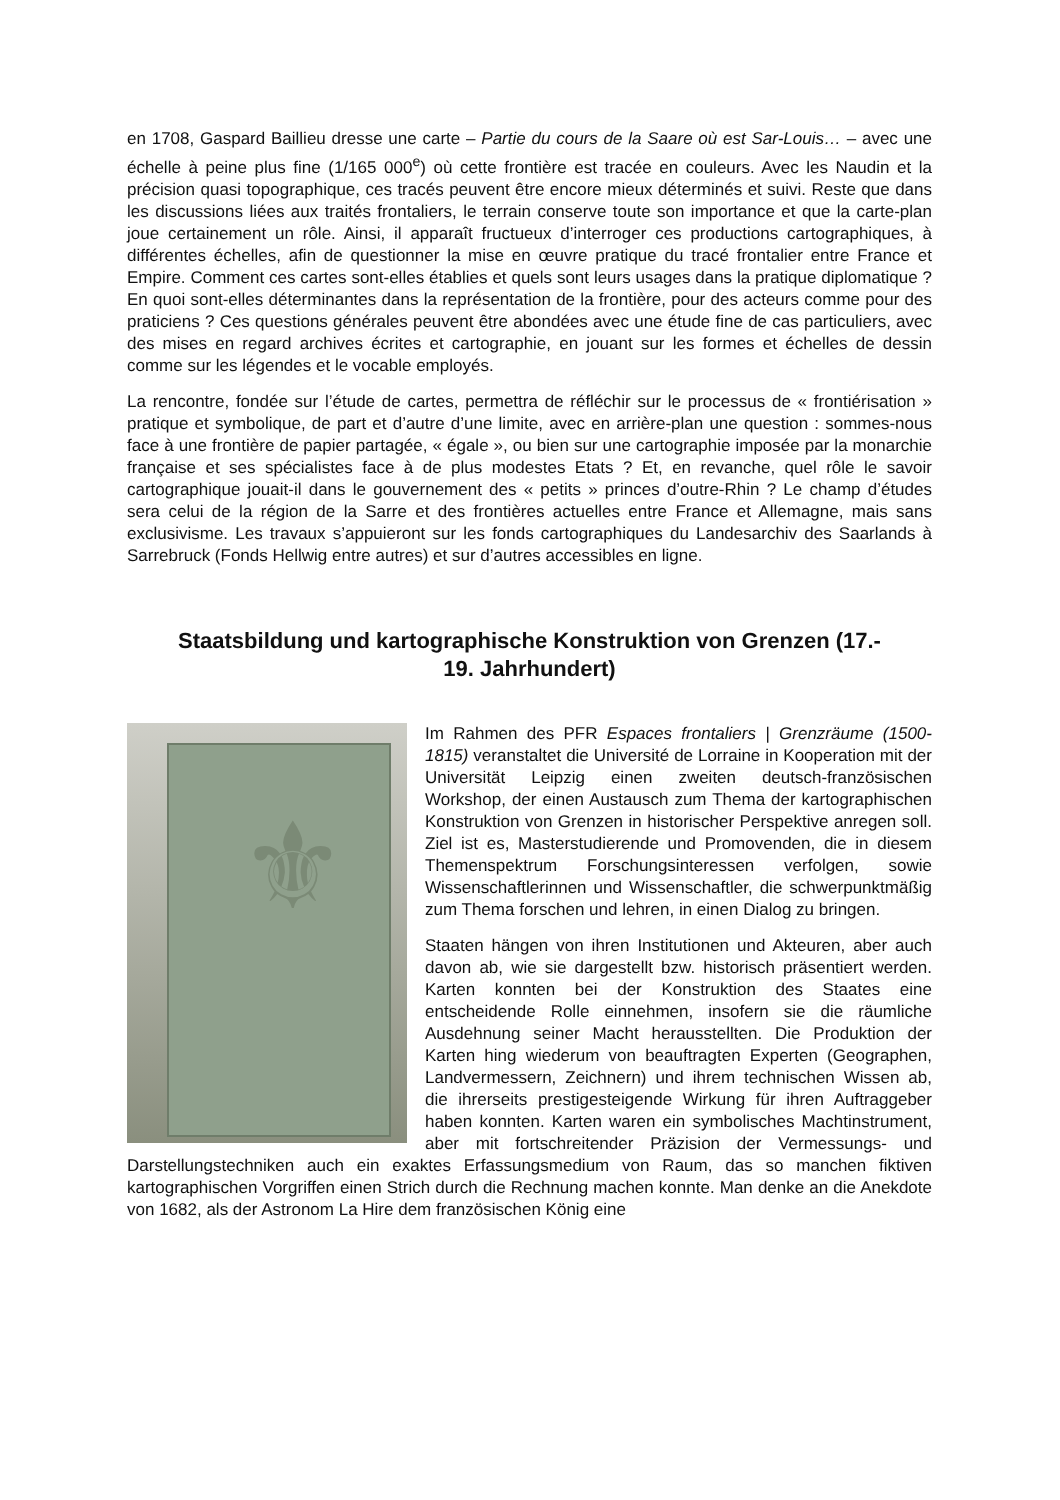en 1708, Gaspard Baillieu dresse une carte – Partie du cours de la Saare où est Sar-Louis… – avec une échelle à peine plus fine (1/165 000<sup>e</sup>) où cette frontière est tracée en couleurs. Avec les Naudin et la précision quasi topographique, ces tracés peuvent être encore mieux déterminés et suivi. Reste que dans les discussions liées aux traités frontaliers, le terrain conserve toute son importance et que la carte-plan joue certainement un rôle. Ainsi, il apparaît fructueux d’interroger ces productions cartographiques, à différentes échelles, afin de questionner la mise en œuvre pratique du tracé frontalier entre France et Empire. Comment ces cartes sont-elles établies et quels sont leurs usages dans la pratique diplomatique ? En quoi sont-elles déterminantes dans la représentation de la frontière, pour des acteurs comme pour des praticiens ? Ces questions générales peuvent être abondées avec une étude fine de cas particuliers, avec des mises en regard archives écrites et cartographie, en jouant sur les formes et échelles de dessin comme sur les légendes et le vocable employés.
La rencontre, fondée sur l’étude de cartes, permettra de réfléchir sur le processus de « frontiérisation » pratique et symbolique, de part et d’autre d’une limite, avec en arrière-plan une question : sommes-nous face à une frontière de papier partagée, « égale », ou bien sur une cartographie imposée par la monarchie française et ses spécialistes face à de plus modestes Etats ? Et, en revanche, quel rôle le savoir cartographique jouait-il dans le gouvernement des « petits » princes d’outre-Rhin ? Le champ d’études sera celui de la région de la Sarre et des frontières actuelles entre France et Allemagne, mais sans exclusivisme. Les travaux s’appuieront sur les fonds cartographiques du Landesarchiv des Saarlands à Sarrebruck (Fonds Hellwig entre autres) et sur d’autres accessibles en ligne.
Staatsbildung und kartographische Konstruktion von Grenzen (17.-
19. Jahrhundert)
⚜
Im Rahmen des PFR Espaces frontaliers | Grenzräume (1500-1815) veranstaltet die Université de Lorraine in Kooperation mit der Universität Leipzig einen zweiten deutsch-französischen Workshop, der einen Austausch zum Thema der kartographischen Konstruktion von Grenzen in historischer Perspektive anregen soll. Ziel ist es, Masterstudierende und Promovenden, die in diesem Themenspektrum Forschungsinteressen verfolgen, sowie Wissenschaftlerinnen und Wissenschaftler, die schwerpunktmäßig zum Thema forschen und lehren, in einen Dialog zu bringen.
Staaten hängen von ihren Institutionen und Akteuren, aber auch davon ab, wie sie dargestellt bzw. historisch präsentiert werden. Karten konnten bei der Konstruktion des Staates eine entscheidende Rolle einnehmen, insofern sie die räumliche Ausdehnung seiner Macht herausstellten. Die Produktion der Karten hing wiederum von beauftragten Experten (Geographen, Landvermessern, Zeichnern) und ihrem technischen Wissen ab, die ihrerseits prestigesteigende Wirkung für ihren Auftraggeber haben konnten. Karten waren ein symbolisches Machtinstrument, aber mit fortschreitender Präzision der Vermessungs- und Darstellungstechniken auch ein exaktes Erfassungsmedium von Raum, das so manchen fiktiven kartographischen Vorgriffen einen Strich durch die Rechnung machen konnte. Man denke an die Anekdote von 1682, als der Astronom La Hire dem französischen König eine